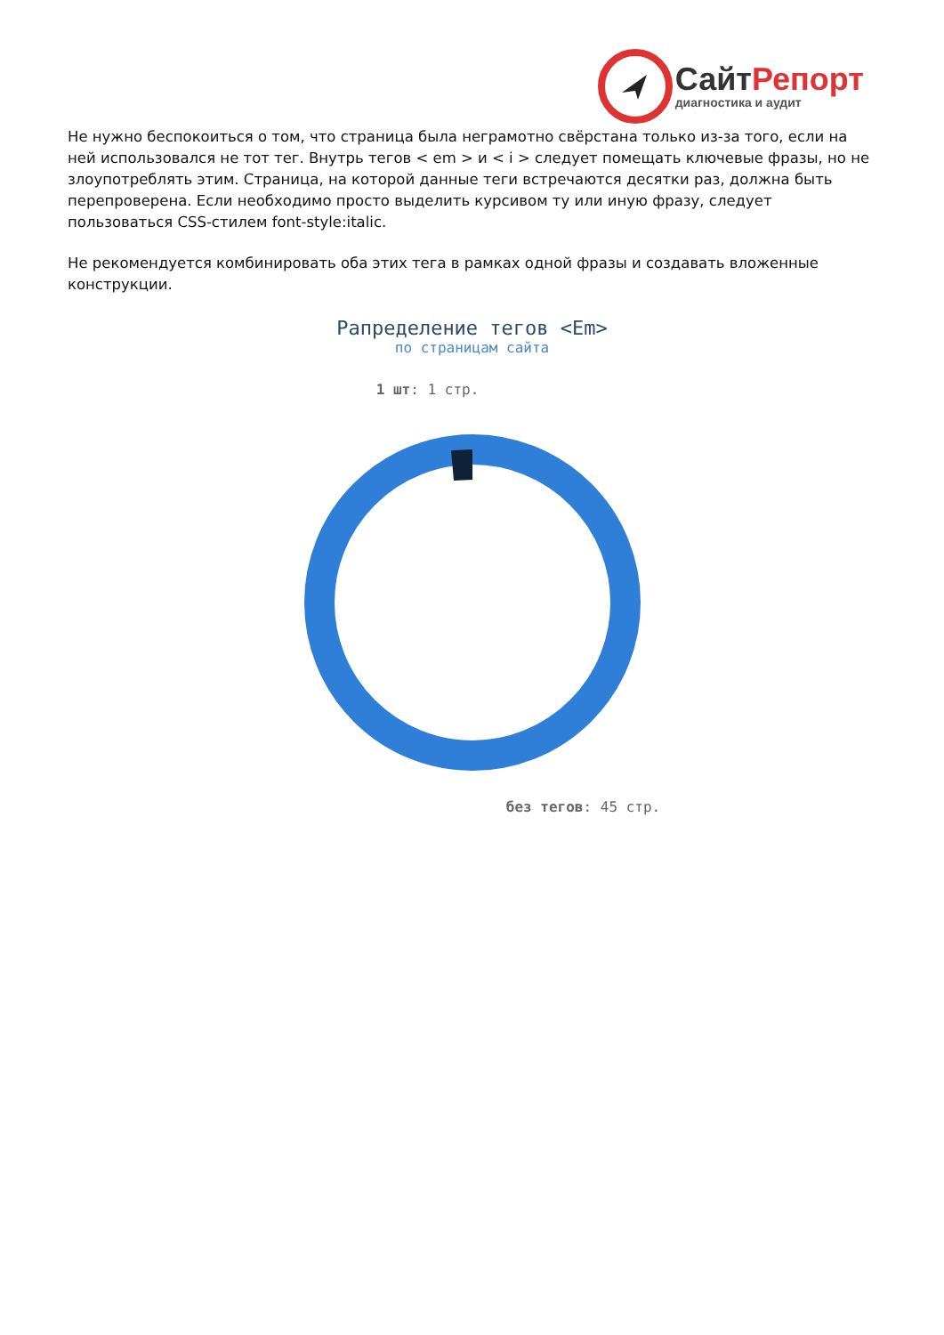СайтРепорт
диагностика и аудит
Не нужно беспокоиться о том, что страница была неграмотно свёрстана только из-за того, если на ней использовался не тот тег. Внутрь тегов < em > и < i > следует помещать ключевые фразы, но не злоупотреблять этим. Страница, на которой данные теги встречаются десятки раз, должна быть перепроверена. Если необходимо просто выделить курсивом ту или иную фразу, следует пользоваться CSS-стилем font-style:italic.
Не рекомендуется комбинировать оба этих тега в рамках одной фразы и создавать вложенные конструкции.
Рапределение тегов <Em>
по страницам сайта
1 шт: 1 стр.
без тегов: 45 стр.